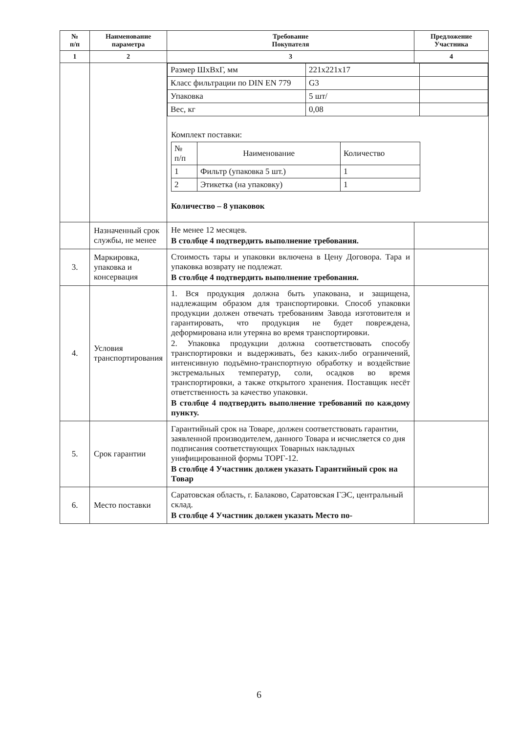| № п/п | Наименование параметра | Требование Покупателя | Предложение Участника |
| --- | --- | --- | --- |
| 1 | 2 | 3 | 4 |
| | | / Размер ШхВхГ, мм / 221x221x17 / / / Класс фильтрации по DIN EN 779 / G3 / / / Упаковка / 5 шт/ / / / Вес, кг / 0,08 / / Комплект поставки: / № п/п / Наименование / Количество / / 1 / Фильтр (упаковка 5 шт.) / 1 / / 2 / Этикетка (на упаковку) / 1 / Количество – 8 упаковок | |
| | Назначенный срок службы, не менее | Не менее 12 месяцев. В столбце 4 подтвердить выполнение требования. | |
| 3. | Маркировка, упаковка и консервация | Стоимость тары и упаковки включена в Цену Договора. Тара и упаковка возврату не подлежат. В столбце 4 подтвердить выполнение требования. | |
| 4. | Условия транспортирования | 1. Вся продукция должна быть упакована, и защищена, надлежащим образом для транспортировки. Способ упаковки продукции должен отвечать требованиям Завода изготовителя и гарантировать, что продукция не будет повреждена, деформирована или утеряна во время транспортировки. 2. Упаковка продукции должна соответствовать способу транспортировки и выдерживать, без каких-либо ограничений, интенсивную подъёмно-транспортную обработку и воздействие экстремальных температур, соли, осадков во время транспортировки, а также открытого хранения. Поставщик несёт ответственность за качество упаковки. В столбце 4 подтвердить выполнение требований по каждому пункту. | |
| 5. | Срок гарантии | Гарантийный срок на Товаре, должен соответствовать гарантии, заявленной производителем, данного Товара и исчисляется со дня подписания соответствующих Товарных накладных унифицированной формы ТОРГ-12. В столбце 4 Участник должен указать Гарантийный срок на Товар | |
| 6. | Место поставки | Саратовская область, г. Балаково, Саратовская ГЭС, центральный склад. В столбце 4 Участник должен указать Место по- | |
6